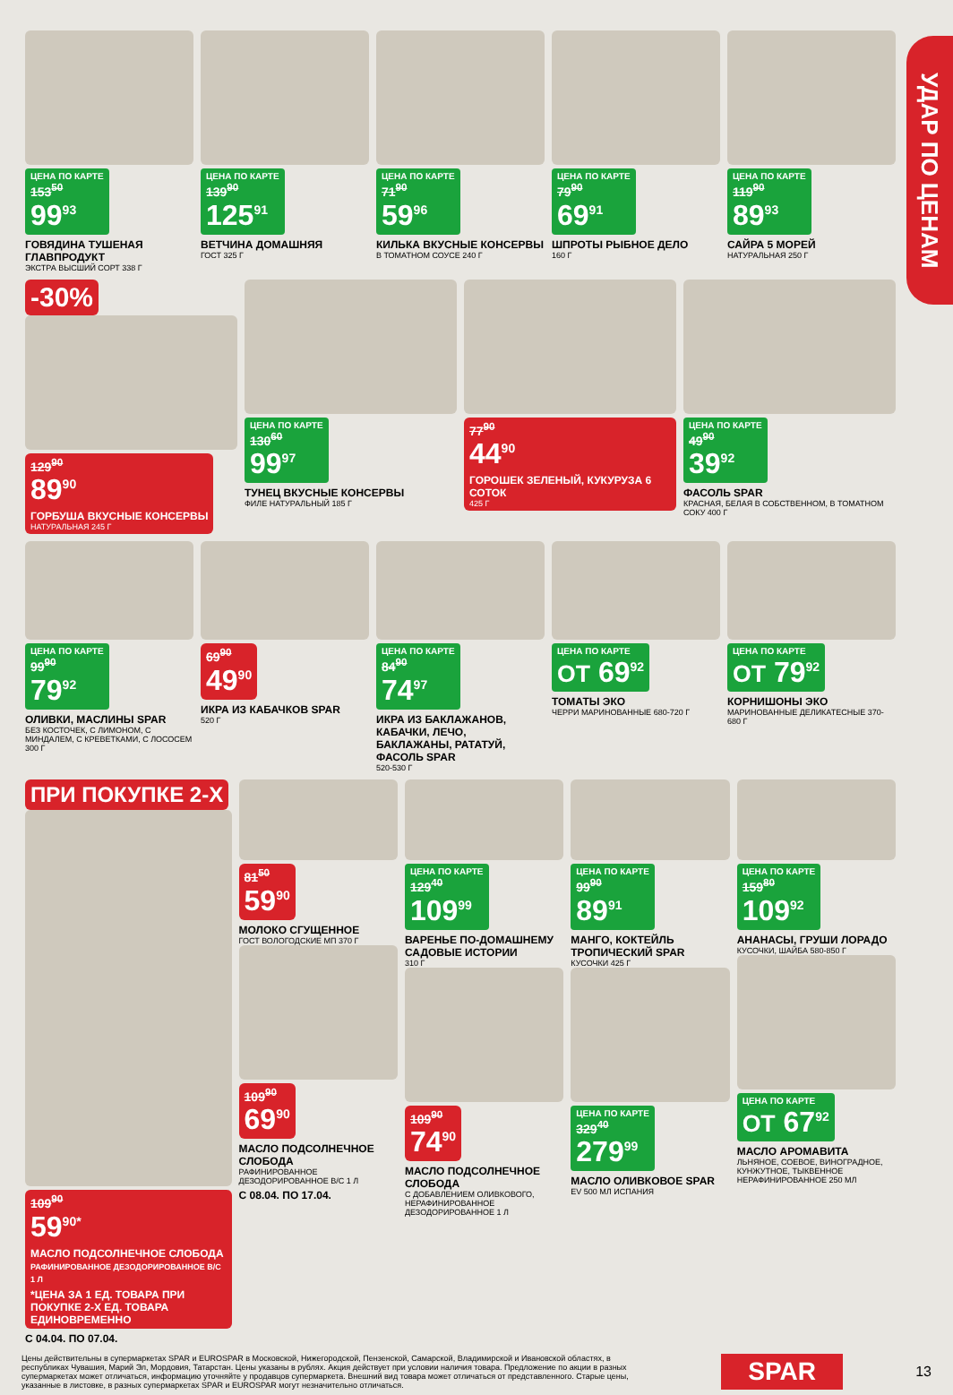УДАР ПО ЦЕНАМ
ЦЕНА ПО КАРТЕ 153<sup>50</sup> 99<sup>93</sup>
ГОВЯДИНА ТУШЕНАЯ ГЛАВПРОДУКТ
ЭКСТРА ВЫСШИЙ СОРТ 338 Г
ЦЕНА ПО КАРТЕ 139<sup>90</sup> 125<sup>91</sup>
ВЕТЧИНА ДОМАШНЯЯ
ГОСТ 325 Г
ЦЕНА ПО КАРТЕ 71<sup>90</sup> 59<sup>96</sup>
КИЛЬКА ВКУСНЫЕ КОНСЕРВЫ
В ТОМАТНОМ СОУСЕ 240 Г
ЦЕНА ПО КАРТЕ 79<sup>90</sup> 69<sup>91</sup>
ШПРОТЫ РЫБНОЕ ДЕЛО
160 Г
ЦЕНА ПО КАРТЕ 119<sup>90</sup> 89<sup>93</sup>
САЙРА 5 МОРЕЙ
НАТУРАЛЬНАЯ 250 Г
-30%
129<sup>90</sup> 89<sup>90</sup>
ГОРБУША ВКУСНЫЕ КОНСЕРВЫ
НАТУРАЛЬНАЯ 245 Г
ЦЕНА ПО КАРТЕ 130<sup>60</sup> 99<sup>97</sup>
ТУНЕЦ ВКУСНЫЕ КОНСЕРВЫ
ФИЛЕ НАТУРАЛЬНЫЙ 185 Г
77<sup>90</sup> 44<sup>90</sup>
ГОРОШЕК ЗЕЛЕНЫЙ, КУКУРУЗА 6 СОТОК
425 Г
ЦЕНА ПО КАРТЕ 49<sup>90</sup> 39<sup>92</sup>
ФАСОЛЬ SPAR
КРАСНАЯ, БЕЛАЯ В СОБСТВЕННОМ, В ТОМАТНОМ СОКУ 400 Г
ЦЕНА ПО КАРТЕ 99<sup>90</sup> 79<sup>92</sup>
ОЛИВКИ, МАСЛИНЫ SPAR
БЕЗ КОСТОЧЕК, С ЛИМОНОМ, С МИНДАЛЕМ, С КРЕВЕТКАМИ, С ЛОСОСЕМ 300 Г
69<sup>90</sup> 49<sup>90</sup>
ИКРА ИЗ КАБАЧКОВ SPAR
520 Г
ЦЕНА ПО КАРТЕ 84<sup>90</sup> 74<sup>97</sup>
ИКРА ИЗ БАКЛАЖАНОВ, КАБАЧКИ, ЛЕЧО, БАКЛАЖАНЫ, РАТАТУЙ, ФАСОЛЬ SPAR
520-530 Г
ЦЕНА ПО КАРТЕ ОТ 69<sup>92</sup>
ТОМАТЫ ЭКО
ЧЕРРИ МАРИНОВАННЫЕ 680-720 Г
ЦЕНА ПО КАРТЕ ОТ 79<sup>92</sup>
КОРНИШОНЫ ЭКО
МАРИНОВАННЫЕ ДЕЛИКАТЕСНЫЕ 370-680 Г
ПРИ ПОКУПКЕ 2-Х
109<sup>90</sup> 59<sup>90*</sup>
МАСЛО ПОДСОЛНЕЧНОЕ СЛОБОДА РАФИНИРОВАННОЕ ДЕЗОДОРИРОВАННОЕ В/С 1 Л
*ЦЕНА ЗА 1 ЕД. ТОВАРА ПРИ ПОКУПКЕ 2-Х ЕД. ТОВАРА ЕДИНОВРЕМЕННО
С 04.04. ПО 07.04.
81<sup>50</sup> 59<sup>90</sup>
МОЛОКО СГУЩЕННОЕ
ГОСТ ВОЛОГОДСКИЕ МП 370 Г
109<sup>90</sup> 69<sup>90</sup>
МАСЛО ПОДСОЛНЕЧНОЕ СЛОБОДА
РАФИНИРОВАННОЕ ДЕЗОДОРИРОВАННОЕ В/С 1 Л
С 08.04. ПО 17.04.
ЦЕНА ПО КАРТЕ 129<sup>40</sup> 109<sup>99</sup>
ВАРЕНЬЕ ПО-ДОМАШНЕМУ САДОВЫЕ ИСТОРИИ
310 Г
109<sup>90</sup> 74<sup>90</sup>
МАСЛО ПОДСОЛНЕЧНОЕ СЛОБОДА
С ДОБАВЛЕНИЕМ ОЛИВКОВОГО, НЕРАФИНИРОВАННОЕ ДЕЗОДОРИРОВАННОЕ 1 Л
ЦЕНА ПО КАРТЕ 99<sup>90</sup> 89<sup>91</sup>
МАНГО, КОКТЕЙЛЬ ТРОПИЧЕСКИЙ SPAR
КУСОЧКИ 425 Г
ЦЕНА ПО КАРТЕ 329<sup>40</sup> 279<sup>99</sup>
МАСЛО ОЛИВКОВОЕ SPAR
EV 500 МЛ ИСПАНИЯ
ЦЕНА ПО КАРТЕ 159<sup>80</sup> 109<sup>92</sup>
АНАНАСЫ, ГРУШИ ЛОРАДО
КУСОЧКИ, ШАЙБА 580-850 Г
ЦЕНА ПО КАРТЕ ОТ 67<sup>92</sup>
МАСЛО АРОМАВИТА
ЛЬНЯНОЕ, СОЕВОЕ, ВИНОГРАДНОЕ, КУНЖУТНОЕ, ТЫКВЕННОЕ НЕРАФИНИРОВАННОЕ 250 МЛ
Цены действительны в супермаркетах SPAR и EUROSPAR в Московской, Нижегородской, Пензенской, Самарской, Владимирской и Ивановской областях, в республиках Чувашия, Марий Эл, Мордовия, Татарстан. Цены указаны в рублях. Акция действует при условии наличия товара. Предложение по акции в разных супермаркетах может отличаться, информацию уточняйте у продавцов супермаркета. Внешний вид товара может отличаться от представленного. Старые цены, указанные в листовке, в разных супермаркетах SPAR и EUROSPAR могут незначительно отличаться.
SPAR 13